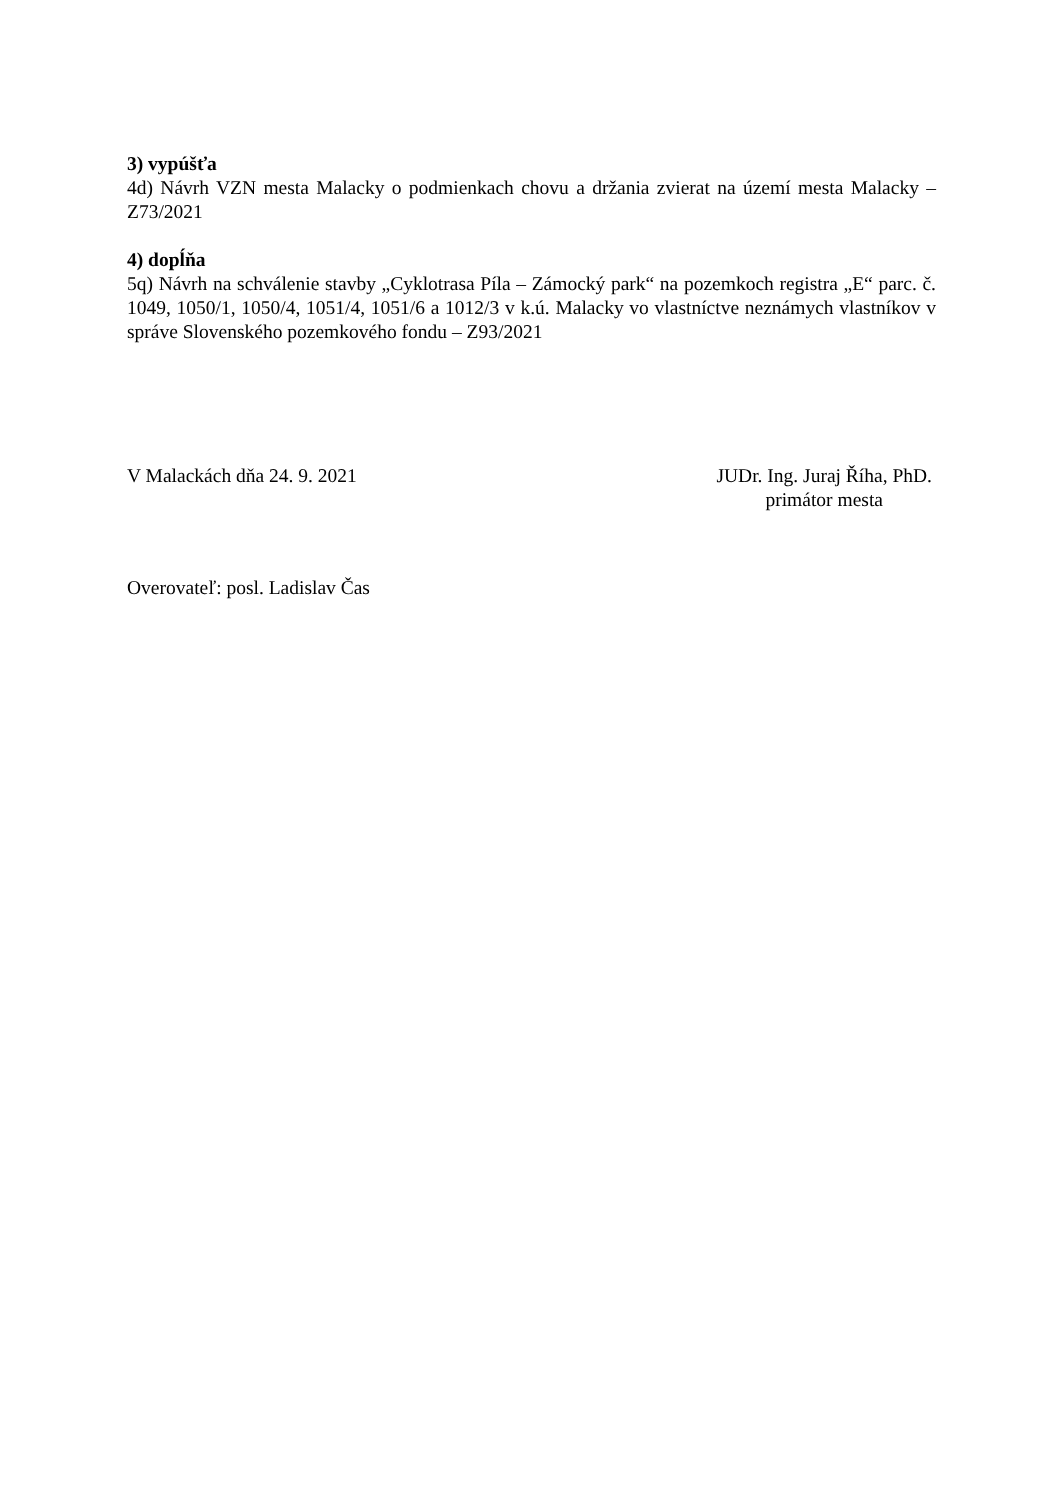3) vypúšťa
4d) Návrh VZN mesta Malacky o podmienkach chovu a držania zvierat na území mesta Malacky – Z73/2021
4) dopĺňa
5q) Návrh na schválenie stavby „Cyklotrasa Píla – Zámocký park“ na pozemkoch registra „E“ parc. č. 1049, 1050/1, 1050/4, 1051/4, 1051/6 a 1012/3 v k.ú. Malacky vo vlastníctve neznámych vlastníkov v správe Slovenského pozemkového fondu – Z93/2021
V Malackách dňa 24. 9. 2021 JUDr. Ing. Juraj Říha, PhD.
primátor mesta
Overovateľ: posl. Ladislav Čas